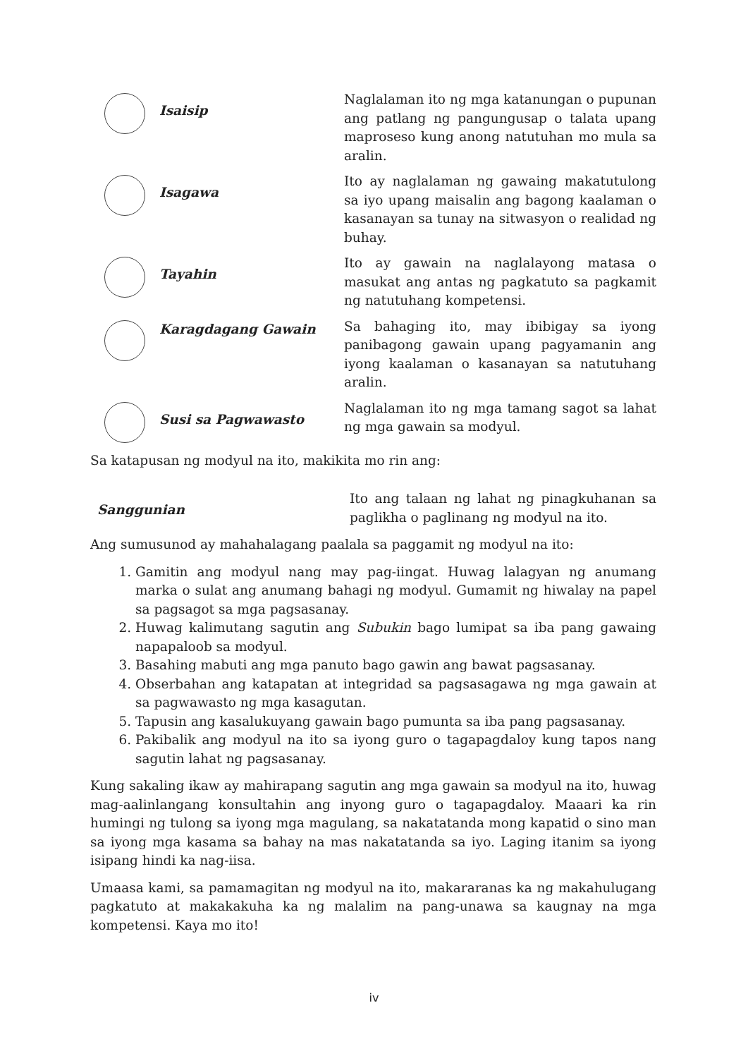Isaisip
Naglalaman ito ng mga katanungan o pupunan ang patlang ng pangungusap o talata upang maproseso kung anong natutuhan mo mula sa aralin.
Isagawa
Ito ay naglalaman ng gawaing makatutulong sa iyo upang maisalin ang bagong kaalaman o kasanayan sa tunay na sitwasyon o realidad ng buhay.
Tayahin
Ito ay gawain na naglalayong matasa o masukat ang antas ng pagkatuto sa pagkamit ng natutuhang kompetensi.
Karagdagang Gawain
Sa bahaging ito, may ibibigay sa iyong panibagong gawain upang pagyamanin ang iyong kaalaman o kasanayan sa natutuhang aralin.
Susi sa Pagwawasto
Naglalaman ito ng mga tamang sagot sa lahat ng mga gawain sa modyul.
Sa katapusan ng modyul na ito, makikita mo rin ang:
Sanggunian
Ito ang talaan ng lahat ng pinagkuhanan sa paglikha o paglinang ng modyul na ito.
Ang sumusunod ay mahahalagang paalala sa paggamit ng modyul na ito:
1. Gamitin ang modyul nang may pag-iingat. Huwag lalagyan ng anumang marka o sulat ang anumang bahagi ng modyul. Gumamit ng hiwalay na papel sa pagsagot sa mga pagsasanay.
2. Huwag kalimutang sagutin ang Subukin bago lumipat sa iba pang gawaing napapaloob sa modyul.
3. Basahing mabuti ang mga panuto bago gawin ang bawat pagsasanay.
4. Obserbahan ang katapatan at integridad sa pagsasagawa ng mga gawain at sa pagwawasto ng mga kasagutan.
5. Tapusin ang kasalukuyang gawain bago pumunta sa iba pang pagsasanay.
6. Pakibalik ang modyul na ito sa iyong guro o tagapagdaloy kung tapos nang sagutin lahat ng pagsasanay.
Kung sakaling ikaw ay mahirapang sagutin ang mga gawain sa modyul na ito, huwag mag-aalinlangang konsultahin ang inyong guro o tagapagdaloy. Maaari ka rin humingi ng tulong sa iyong mga magulang, sa nakatatanda mong kapatid o sino man sa iyong mga kasama sa bahay na mas nakatatanda sa iyo. Laging itanim sa iyong isipang hindi ka nag-iisa.
Umaasa kami, sa pamamagitan ng modyul na ito, makararanas ka ng makahulugang pagkatuto at makakakuha ka ng malalim na pang-unawa sa kaugnay na mga kompetensi. Kaya mo ito!
iv